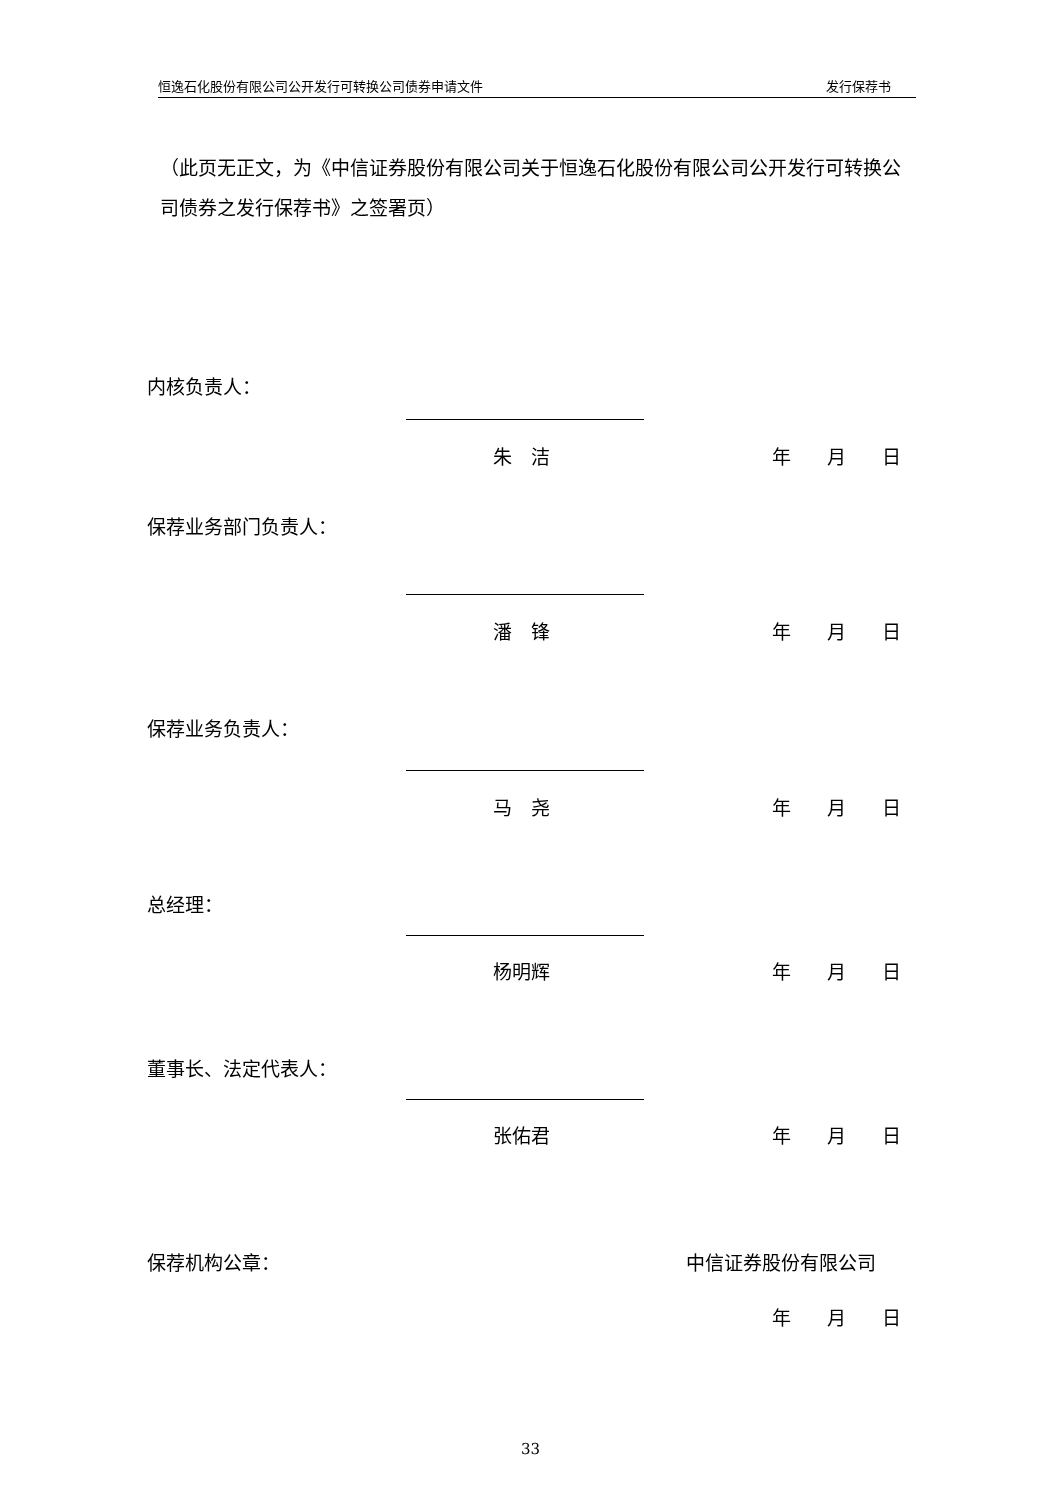恒逸石化股份有限公司公开发行可转换公司债券申请文件 发行保荐书
（此页无正文，为《中信证券股份有限公司关于恒逸石化股份有限公司公开发行可转换公司债券之发行保荐书》之签署页）
内核负责人：
朱　洁 年 月 日
保荐业务部门负责人：
潘　锋 年 月 日
保荐业务负责人：
马　尧 年 月 日
总经理：
杨明辉 年 月 日
董事长、法定代表人：
张佑君 年 月 日
保荐机构公章： 中信证券股份有限公司
年 月 日
33